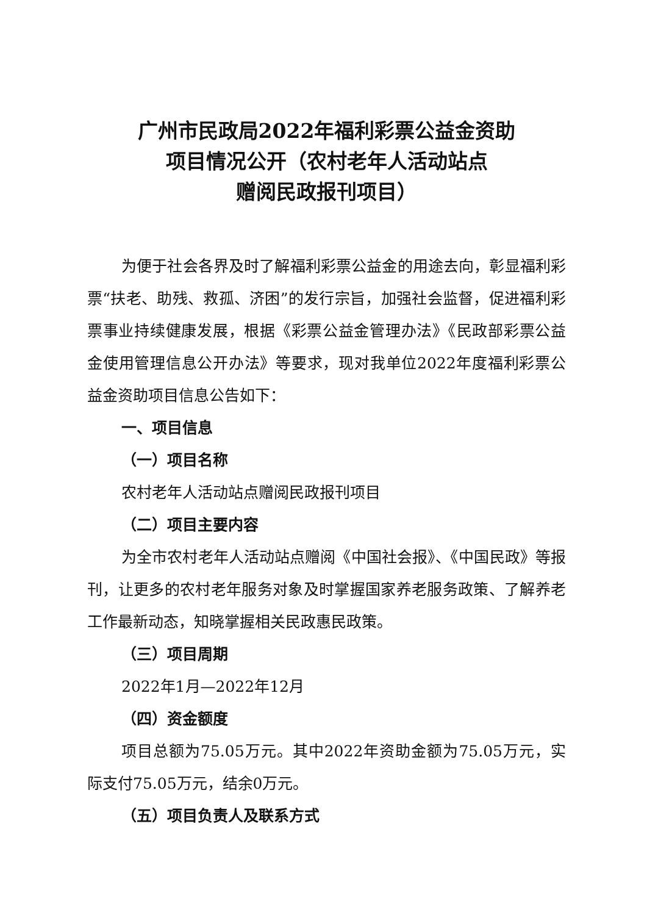广州市民政局2022年福利彩票公益金资助
项目情况公开（农村老年人活动站点
赠阅民政报刊项目）
为便于社会各界及时了解福利彩票公益金的用途去向，彰显福利彩票“扶老、助残、救孤、济困”的发行宗旨，加强社会监督，促进福利彩票事业持续健康发展，根据《彩票公益金管理办法》《民政部彩票公益金使用管理信息公开办法》等要求，现对我单位2022年度福利彩票公益金资助项目信息公告如下：
一、项目信息
（一）项目名称
农村老年人活动站点赠阅民政报刊项目
（二）项目主要内容
为全市农村老年人活动站点赠阅《中国社会报》、《中国民政》等报刊，让更多的农村老年服务对象及时掌握国家养老服务政策、了解养老工作最新动态，知晓掌握相关民政惠民政策。
（三）项目周期
2022年1月—2022年12月
（四）资金额度
项目总额为75.05万元。其中2022年资助金额为75.05万元，实际支付75.05万元，结余0万元。
（五）项目负责人及联系方式